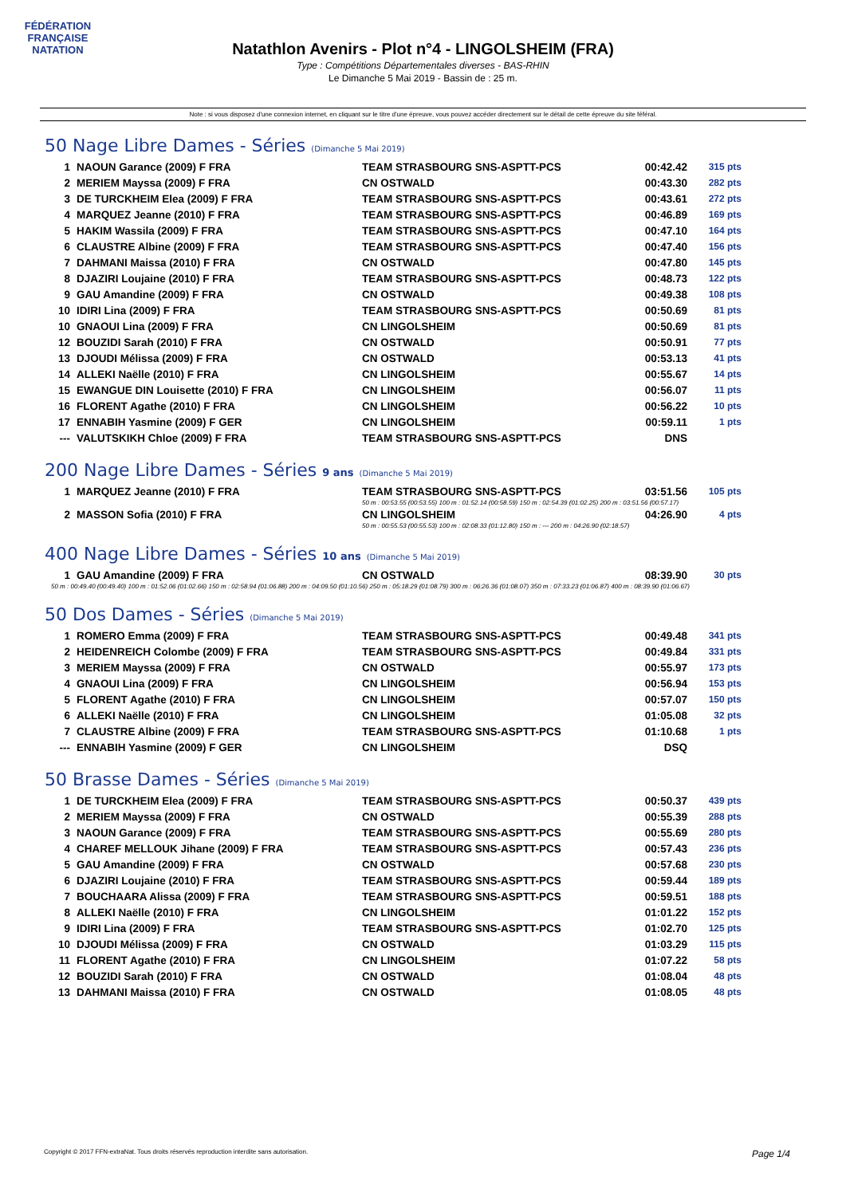FÉDÉRATION FRANÇAISE
NATATION
Natathlon Avenirs - Plot n°4 - LINGOLSHEIM (FRA)
Type : Compétitions Départementales diverses - BAS-RHIN
Le Dimanche 5 Mai 2019 - Bassin de : 25 m.
Note : si vous disposez d'une connexion internet, en cliquant sur le titre d'une épreuve, vous pouvez accéder directement sur le détail de cette épreuve du site féféral.
50 Nage Libre Dames - Séries (Dimanche 5 Mai 2019)
| 1 | NAOUN Garance (2009) F FRA | TEAM STRASBOURG SNS-ASPTT-PCS | 00:42.42 | 315 pts |
| 2 | MERIEM Mayssa (2009) F FRA | CN OSTWALD | 00:43.30 | 282 pts |
| 3 | DE TURCKHEIM Elea (2009) F FRA | TEAM STRASBOURG SNS-ASPTT-PCS | 00:43.61 | 272 pts |
| 4 | MARQUEZ Jeanne (2010) F FRA | TEAM STRASBOURG SNS-ASPTT-PCS | 00:46.89 | 169 pts |
| 5 | HAKIM Wassila (2009) F FRA | TEAM STRASBOURG SNS-ASPTT-PCS | 00:47.10 | 164 pts |
| 6 | CLAUSTRE Albine (2009) F FRA | TEAM STRASBOURG SNS-ASPTT-PCS | 00:47.40 | 156 pts |
| 7 | DAHMANI Maissa (2010) F FRA | CN OSTWALD | 00:47.80 | 145 pts |
| 8 | DJAZIRI Loujaine (2010) F FRA | TEAM STRASBOURG SNS-ASPTT-PCS | 00:48.73 | 122 pts |
| 9 | GAU Amandine (2009) F FRA | CN OSTWALD | 00:49.38 | 108 pts |
| 10 | IDIRI Lina (2009) F FRA | TEAM STRASBOURG SNS-ASPTT-PCS | 00:50.69 | 81 pts |
| 10 | GNAOUI Lina (2009) F FRA | CN LINGOLSHEIM | 00:50.69 | 81 pts |
| 12 | BOUZIDI Sarah (2010) F FRA | CN OSTWALD | 00:50.91 | 77 pts |
| 13 | DJOUDI Mélissa (2009) F FRA | CN OSTWALD | 00:53.13 | 41 pts |
| 14 | ALLEKI Naëlle (2010) F FRA | CN LINGOLSHEIM | 00:55.67 | 14 pts |
| 15 | EWANGUE DIN Louisette (2010) F FRA | CN LINGOLSHEIM | 00:56.07 | 11 pts |
| 16 | FLORENT Agathe (2010) F FRA | CN LINGOLSHEIM | 00:56.22 | 10 pts |
| 17 | ENNABIH Yasmine (2009) F GER | CN LINGOLSHEIM | 00:59.11 | 1 pts |
| --- | VALUTSKIKH Chloe (2009) F FRA | TEAM STRASBOURG SNS-ASPTT-PCS | DNS | |
200 Nage Libre Dames - Séries 9 ans (Dimanche 5 Mai 2019)
| 1 | MARQUEZ Jeanne (2010) F FRA | TEAM STRASBOURG SNS-ASPTT-PCS | 03:51.56 | 105 pts |
| | | 50 m : 00:53.55 (00:53.55) 100 m : 01:52.14 (00:58.59) 150 m : 02:54.39 (01:02.25) 200 m : 03:51.56 (00:57.17) | | |
| 2 | MASSON Sofia (2010) F FRA | CN LINGOLSHEIM | 04:26.90 | 4 pts |
| | | 50 m : 00:55.53 (00:55.53) 100 m : 02:08.33 (01:12.80) 150 m : --- 200 m : 04:26.90 (02:18.57) | | |
400 Nage Libre Dames - Séries 10 ans (Dimanche 5 Mai 2019)
| 1 | GAU Amandine (2009) F FRA | CN OSTWALD | 08:39.90 | 30 pts |
| 50 m : 00:49.40 (00:49.40) 100 m : 01:52.06 (01:02.66) 150 m : 02:58.94 (01:06.88) 200 m : 04:09.50 (01:10.56) 250 m : 05:18.29 (01:08.79) 300 m : 06:26.36 (01:08.07) 350 m : 07:33.23 (01:06.87) 400 m : 08:39.90 (01:06.67) | | | | |
50 Dos Dames - Séries (Dimanche 5 Mai 2019)
| 1 | ROMERO Emma (2009) F FRA | TEAM STRASBOURG SNS-ASPTT-PCS | 00:49.48 | 341 pts |
| 2 | HEIDENREICH Colombe (2009) F FRA | TEAM STRASBOURG SNS-ASPTT-PCS | 00:49.84 | 331 pts |
| 3 | MERIEM Mayssa (2009) F FRA | CN OSTWALD | 00:55.97 | 173 pts |
| 4 | GNAOUI Lina (2009) F FRA | CN LINGOLSHEIM | 00:56.94 | 153 pts |
| 5 | FLORENT Agathe (2010) F FRA | CN LINGOLSHEIM | 00:57.07 | 150 pts |
| 6 | ALLEKI Naëlle (2010) F FRA | CN LINGOLSHEIM | 01:05.08 | 32 pts |
| 7 | CLAUSTRE Albine (2009) F FRA | TEAM STRASBOURG SNS-ASPTT-PCS | 01:10.68 | 1 pts |
| --- | ENNABIH Yasmine (2009) F GER | CN LINGOLSHEIM | DSQ | |
50 Brasse Dames - Séries (Dimanche 5 Mai 2019)
| 1 | DE TURCKHEIM Elea (2009) F FRA | TEAM STRASBOURG SNS-ASPTT-PCS | 00:50.37 | 439 pts |
| 2 | MERIEM Mayssa (2009) F FRA | CN OSTWALD | 00:55.39 | 288 pts |
| 3 | NAOUN Garance (2009) F FRA | TEAM STRASBOURG SNS-ASPTT-PCS | 00:55.69 | 280 pts |
| 4 | CHAREF MELLOUK Jihane (2009) F FRA | TEAM STRASBOURG SNS-ASPTT-PCS | 00:57.43 | 236 pts |
| 5 | GAU Amandine (2009) F FRA | CN OSTWALD | 00:57.68 | 230 pts |
| 6 | DJAZIRI Loujaine (2010) F FRA | TEAM STRASBOURG SNS-ASPTT-PCS | 00:59.44 | 189 pts |
| 7 | BOUCHAARA Alissa (2009) F FRA | TEAM STRASBOURG SNS-ASPTT-PCS | 00:59.51 | 188 pts |
| 8 | ALLEKI Naëlle (2010) F FRA | CN LINGOLSHEIM | 01:01.22 | 152 pts |
| 9 | IDIRI Lina (2009) F FRA | TEAM STRASBOURG SNS-ASPTT-PCS | 01:02.70 | 125 pts |
| 10 | DJOUDI Mélissa (2009) F FRA | CN OSTWALD | 01:03.29 | 115 pts |
| 11 | FLORENT Agathe (2010) F FRA | CN LINGOLSHEIM | 01:07.22 | 58 pts |
| 12 | BOUZIDI Sarah (2010) F FRA | CN OSTWALD | 01:08.04 | 48 pts |
| 13 | DAHMANI Maissa (2010) F FRA | CN OSTWALD | 01:08.05 | 48 pts |
Copyright © 2017 FFN-extraNat. Tous droits réservés reproduction interdite sans autorisation. Page 1/4